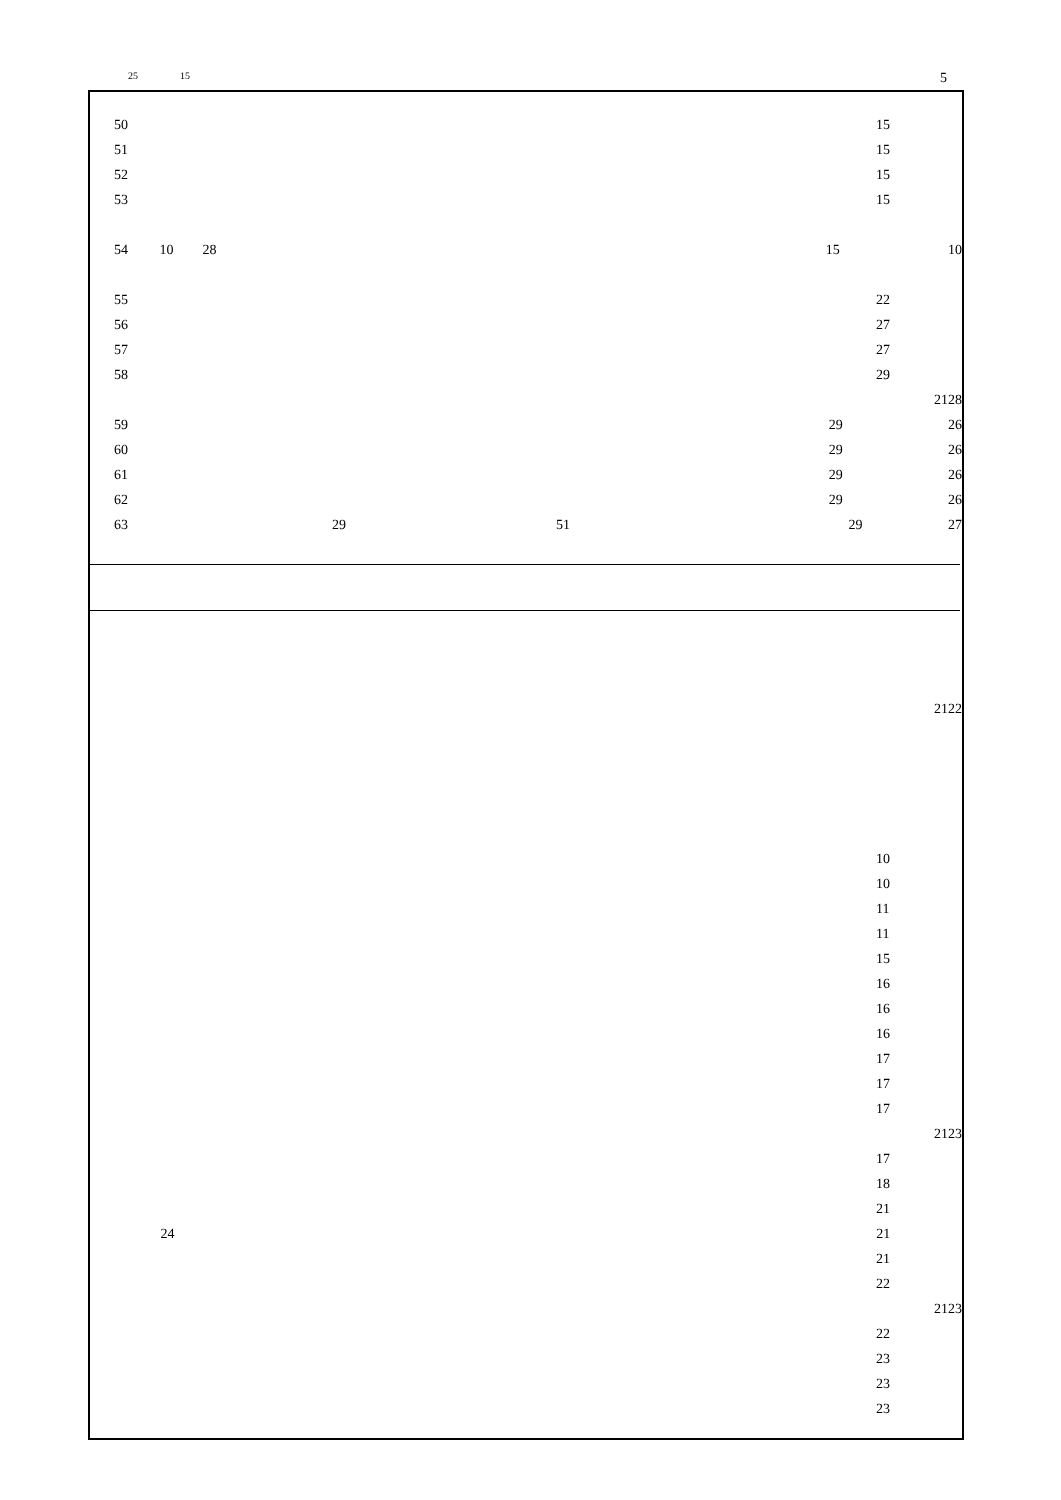25 15 5
50 15
51 15
52 15
53 15
54 10 28 15 10
55 22
56 27
57 27
58 29
2128
59 29 26
60 29 26
61 29 26
62 29 26
63 29 51 29 27
2122
10
10
11
11
15
16
16
16
17
17
17
2123
17
18
21
24 21
21
22
2123
22
23
23
23